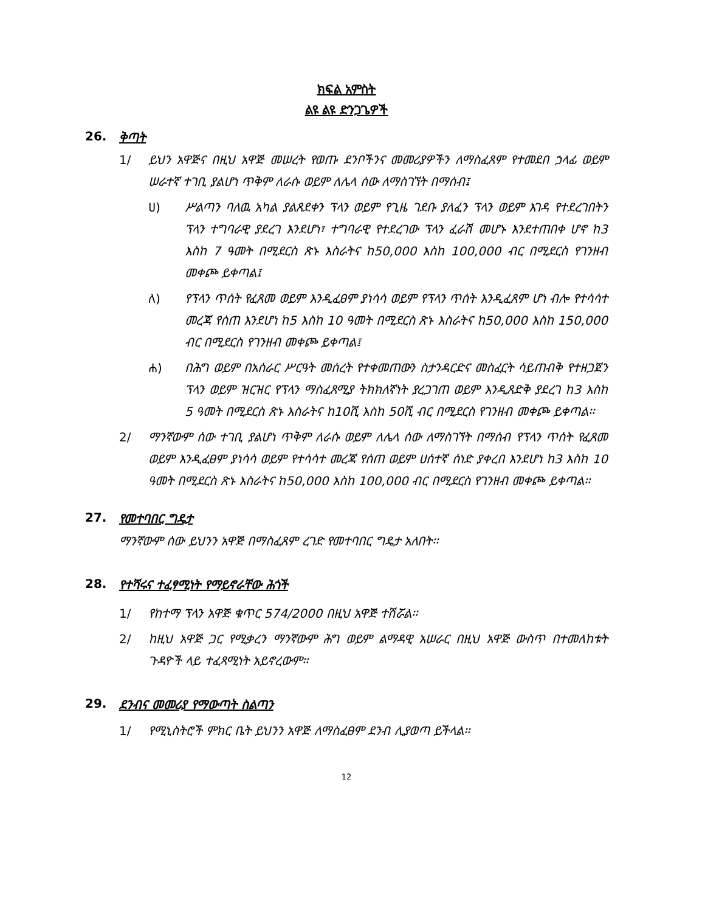ክፍል አምስት
ልዩ ልዩ ድንጋጌዎች
26. ቅጣት
1/ ይህን አዋጅና በዚህ አዋጅ መሠረት የወጡ ደንቦችንና መመሪያዎችን ለማስፈጸም የተመደበ ኃላፊ ወይም ሠራተኛ ተገቢ ያልሆነ ጥቅም ለራሱ ወይም ለሌላ ሰው ለማስገኘት በማሰብ፤
ሀ) ሥልጣን ባለዉ አካል ያልጸደቀን ፕላን ወይም የጊዜ ገደቡ ያለፈን ፕላን ወይም እገዳ የተደረገበትን ፕላን ተግባራዊ ያደረገ እንደሆነ፣ ተግባራዊ የተደረገው ፕላን ፈራሽ መሆኑ እንደተጠበቀ ሆኖ ከ3 እስከ 7 ዓመት በሚደርስ ጽኑ እስራትና ከ50,000 እስከ 100,000 ብር በሚደርስ የገንዘብ መቀጮ ይቀጣል፤
ለ) የፕላን ጥሰት የፈጸመ ወይም እንዲፈፀም ያነሳሳ ወይም የፕላን ጥሰት እንዲፈጸም ሆነ ብሎ የተሳሳተ መረጃ የሰጠ እንደሆነ ከ5 እስከ 10 ዓመት በሚደርስ ጽኑ እስራትና ከ50,000 እስከ 150,000 ብር በሚደርስ የገንዘብ መቀጮ ይቀጣል፤
ሐ) በሕግ ወይም በአሰራር ሥርዓት መሰረት የተቀመጠውን ስታንዳርድና መስፈርት ሳይጠብቅ የተዘጋጀን ፕላን ወይም ዝርዝር የፕላን ማስፈጸሚያ ትክክለኛነት ያረጋገጠ ወይም እንዲጸድቅ ያደረገ ከ3 እስከ 5 ዓመት በሚደርስ ጽኑ እስራትና ከ10ሺ እስከ 50ሺ ብር በሚደርስ የገንዘብ መቀጮ ይቀጣል፡፡
2/ ማንኛውም ሰው ተገቢ ያልሆነ ጥቅም ለራሱ ወይም ለሌላ ሰው ለማስገኘት በማሰብ የፕላን ጥሰት የፈጸመ ወይም እንዲፈፀም ያነሳሳ ወይም የተሳሳተ መረጃ የሰጠ ወይም ሀሰተኛ ሰነድ ያቀረበ እንደሆነ ከ3 እስከ 10 ዓመት በሚደርስ ጽኑ እስራትና ከ50,000 እስከ 100,000 ብር በሚደርስ የገንዘብ መቀጮ ይቀጣል፡፡
27. የመተባበር ግዴታ
ማንኛውም ሰው ይህንን አዋጅ በማስፈጸም ረገድ የመተባበር ግዴታ አለበት፡፡
28. የተሻሩና ተፈፃሚነት የማይኖራቸው ሕጎች
1/ የከተማ ፕላን አዋጅ ቁጥር 574/2000 በዚህ አዋጅ ተሽሯል፡፡
2/ ከዚህ አዋጅ ጋር የሚቃረን ማንኛውም ሕግ ወይም ልማዳዊ አሠራር በዚህ አዋጅ ውስጥ በተመለከቱት ጉዳዮች ላይ ተፈጻሚነት አይኖረውም፡፡
29. ደንብና መመሪያ የማውጣት ስልጣን
1/ የሚኒስትሮች ምክር ቤት ይህንን አዋጅ ለማስፈፀም ደንብ ሊያወጣ ይችላል፡፡
12